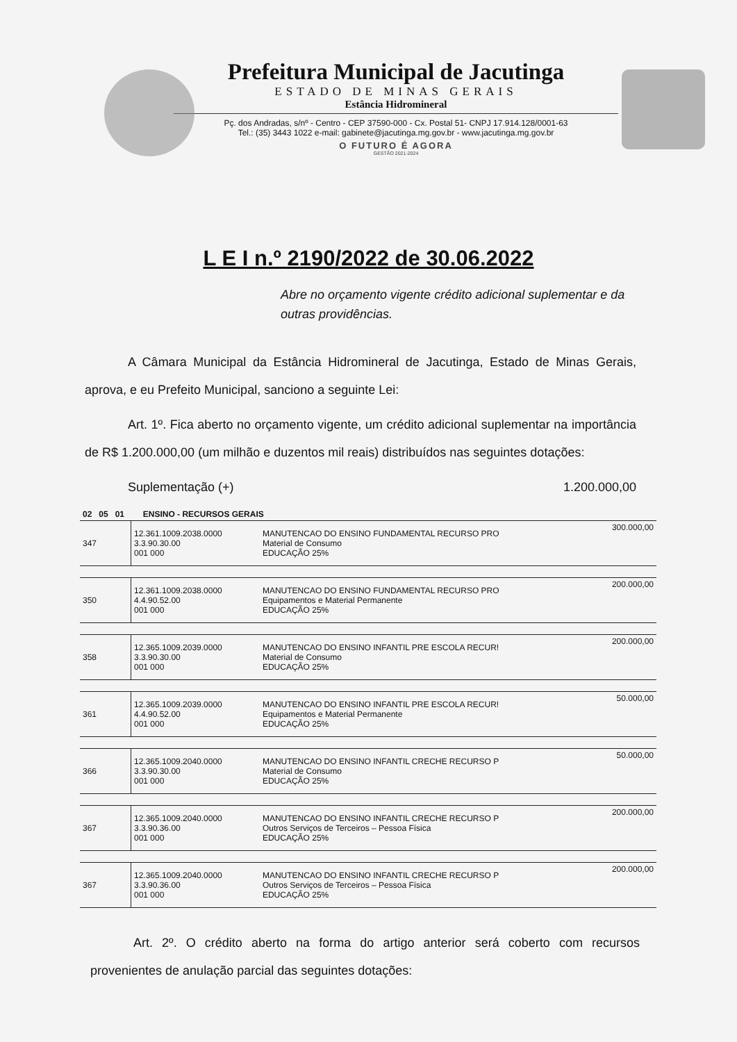Prefeitura Municipal de Jacutinga
ESTADO DE MINAS GERAIS
Estância Hidromineral
Pç. dos Andradas, s/nº - Centro - CEP 37590-000 - Cx. Postal 51- CNPJ 17.914.128/0001-63
Tel.: (35) 3443 1022 e-mail: gabinete@jacutinga.mg.gov.br - www.jacutinga.mg.gov.br
O FUTURO É AGORA
GESTÃO 2021-2024
L E I n.º 2190/2022 de 30.06.2022
Abre no orçamento vigente crédito adicional suplementar e da outras providências.
A Câmara Municipal da Estância Hidromineral de Jacutinga, Estado de Minas Gerais, aprova, e eu Prefeito Municipal, sanciono a seguinte Lei:
Art. 1º. Fica aberto no orçamento vigente, um crédito adicional suplementar na importância de R$ 1.200.000,00 (um milhão e duzentos mil reais) distribuídos nas seguintes dotações:
Suplementação (+) 1.200.000,00
| 02 05 01 ENSINO - RECURSOS GERAIS | | | |
| 347 | 12.361.1009.2038.0000 3.3.90.30.00 001 000 | MANUTENCAO DO ENSINO FUNDAMENTAL RECURSO PRO Material de Consumo EDUCAÇÃO 25% | 300.000,00 |
| 350 | 12.361.1009.2038.0000 4.4.90.52.00 001 000 | MANUTENCAO DO ENSINO FUNDAMENTAL RECURSO PRO Equipamentos e Material Permanente EDUCAÇÃO 25% | 200.000,00 |
| 358 | 12.365.1009.2039.0000 3.3.90.30.00 001 000 | MANUTENCAO DO ENSINO INFANTIL PRE ESCOLA RECUR! Material de Consumo EDUCAÇÃO 25% | 200.000,00 |
| 361 | 12.365.1009.2039.0000 4.4.90.52.00 001 000 | MANUTENCAO DO ENSINO INFANTIL PRE ESCOLA RECUR! Equipamentos e Material Permanente EDUCAÇÃO 25% | 50.000,00 |
| 366 | 12.365.1009.2040.0000 3.3.90.30.00 001 000 | MANUTENCAO DO ENSINO INFANTIL CRECHE RECURSO P Material de Consumo EDUCAÇÃO 25% | 50.000,00 |
| 367 | 12.365.1009.2040.0000 3.3.90.36.00 001 000 | MANUTENCAO DO ENSINO INFANTIL CRECHE RECURSO P Outros Serviços de Terceiros – Pessoa Física EDUCAÇÃO 25% | 200.000,00 |
| 367 | 12.365.1009.2040.0000 3.3.90.36.00 001 000 | MANUTENCAO DO ENSINO INFANTIL CRECHE RECURSO P Outros Serviços de Terceiros – Pessoa Física EDUCAÇÃO 25% | 200.000,00 |
Art. 2º. O crédito aberto na forma do artigo anterior será coberto com recursos provenientes de anulação parcial das seguintes dotações: